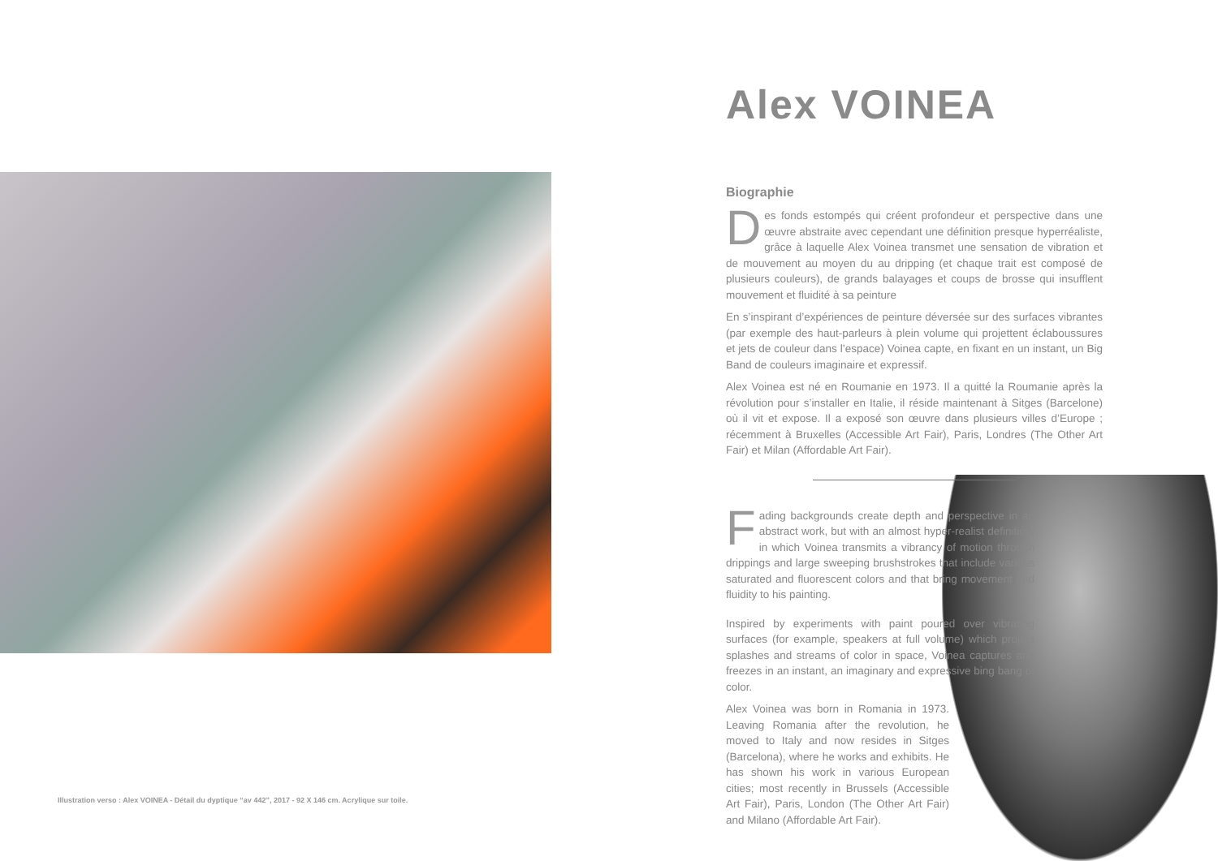Illustration verso : Alex VOINEA - Détail du dyptique “av 442”, 2017 - 92 X 146 cm. Acrylique sur toile.
Alex VOINEA
Biographie
Des fonds estompés qui créent profondeur et perspective dans une œuvre abstraite avec cependant une définition presque hyperréaliste, grâce à laquelle Alex Voinea transmet une sensation de vibration et de mouvement au moyen du au dripping (et chaque trait est composé de plusieurs couleurs), de grands balayages et coups de brosse qui insufflent mouvement et fluidité à sa peinture
En s’inspirant d’expériences de peinture déversée sur des surfaces vibrantes (par exemple des haut-parleurs à plein volume qui projettent éclaboussures et jets de couleur dans l’espace) Voinea capte, en fixant en un instant, un Big Band de couleurs imaginaire et expressif.
Alex Voinea est né en Roumanie en 1973. Il a quitté la Roumanie après la révolution pour s’installer en Italie, il réside maintenant à Sitges (Barcelone) où il vit et expose. Il a exposé son œuvre dans plusieurs villes d’Europe ; récemment à Bruxelles (Accessible Art Fair), Paris, Londres (The Other Art Fair) et Milan (Affordable Art Fair).
Fading backgrounds create depth and perspective in an abstract work, but with an almost hyper-realist definition, in which Voinea transmits a vibrancy of motion through drippings and large sweeping brushstrokes that include various saturated and fluorescent colors and that bring movement and fluidity to his painting.
Inspired by experiments with paint poured over vibrating surfaces (for example, speakers at full volume) which project splashes and streams of color in space, Voinea captures and freezes in an instant, an imaginary and expressive bing bang of color.
Alex Voinea was born in Romania in 1973. Leaving Romania after the revolution, he moved to Italy and now resides in Sitges (Barcelona), where he works and exhibits. He has shown his work in various European cities; most recently in Brussels (Accessible Art Fair), Paris, London (The Other Art Fair) and Milano (Affordable Art Fair).